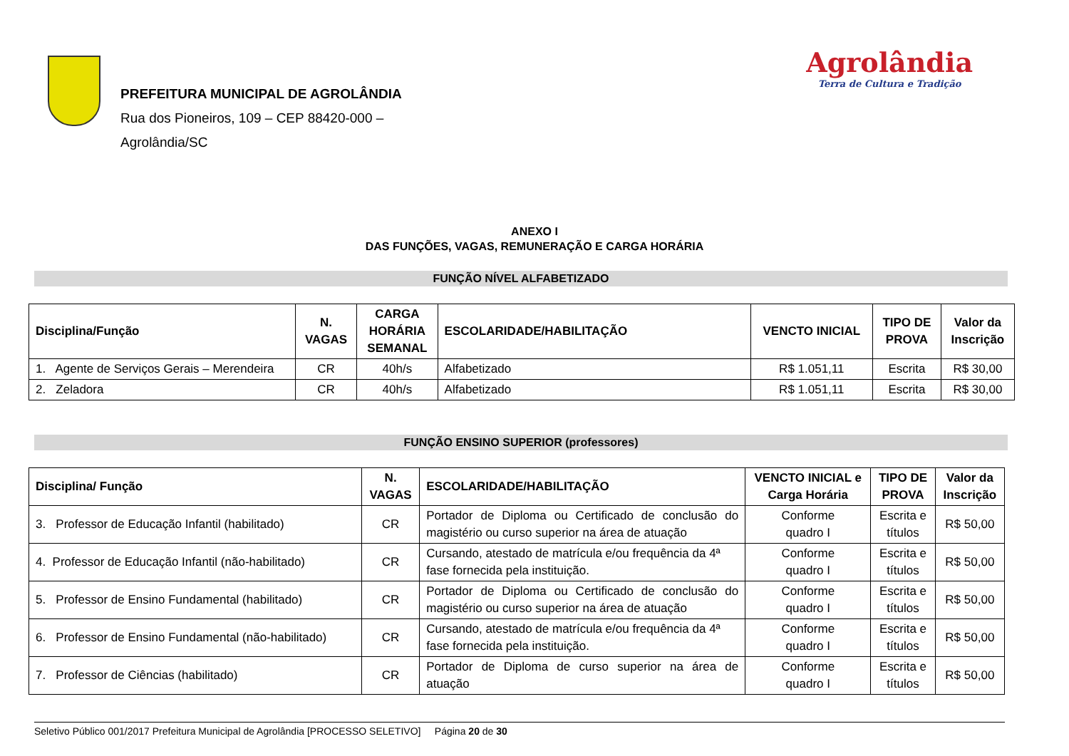PREFEITURA MUNICIPAL DE AGROLÂNDIA
Rua dos Pioneiros, 109 – CEP 88420-000 –
Agrolândia/SC
Agrolândia
Terra de Cultura e Tradição
ANEXO I
DAS FUNÇÕES, VAGAS, REMUNERAÇÃO E CARGA HORÁRIA
FUNÇÃO NÍVEL ALFABETIZADO
| Disciplina/Função | N. VAGAS | CARGA HORÁRIA SEMANAL | ESCOLARIDADE/HABILITAÇÃO | VENCTO INICIAL | TIPO DE PROVA | Valor da Inscrição |
| --- | --- | --- | --- | --- | --- | --- |
| 1. Agente de Serviços Gerais – Merendeira | CR | 40h/s | Alfabetizado | R$ 1.051,11 | Escrita | R$ 30,00 |
| 2. Zeladora | CR | 40h/s | Alfabetizado | R$ 1.051,11 | Escrita | R$ 30,00 |
FUNÇÃO ENSINO SUPERIOR (professores)
| Disciplina/ Função | N. VAGAS | ESCOLARIDADE/HABILITAÇÃO | VENCTO INICIAL e Carga Horária | TIPO DE PROVA | Valor da Inscrição |
| --- | --- | --- | --- | --- | --- |
| 3. Professor de Educação Infantil (habilitado) | CR | Portador de Diploma ou Certificado de conclusão do magistério ou curso superior na área de atuação | Conforme quadro I | Escrita e títulos | R$ 50,00 |
| 4. Professor de Educação Infantil (não-habilitado) | CR | Cursando, atestado de matrícula e/ou frequência da 4ª fase fornecida pela instituição. | Conforme quadro I | Escrita e títulos | R$ 50,00 |
| 5. Professor de Ensino Fundamental (habilitado) | CR | Portador de Diploma ou Certificado de conclusão do magistério ou curso superior na área de atuação | Conforme quadro I | Escrita e títulos | R$ 50,00 |
| 6. Professor de Ensino Fundamental (não-habilitado) | CR | Cursando, atestado de matrícula e/ou frequência da 4ª fase fornecida pela instituição. | Conforme quadro I | Escrita e títulos | R$ 50,00 |
| 7. Professor de Ciências (habilitado) | CR | Portador de Diploma de curso superior na área de atuação | Conforme quadro I | Escrita e títulos | R$ 50,00 |
Seletivo Público 001/2017 Prefeitura Municipal de Agrolândia [PROCESSO SELETIVO] Página 20 de 30